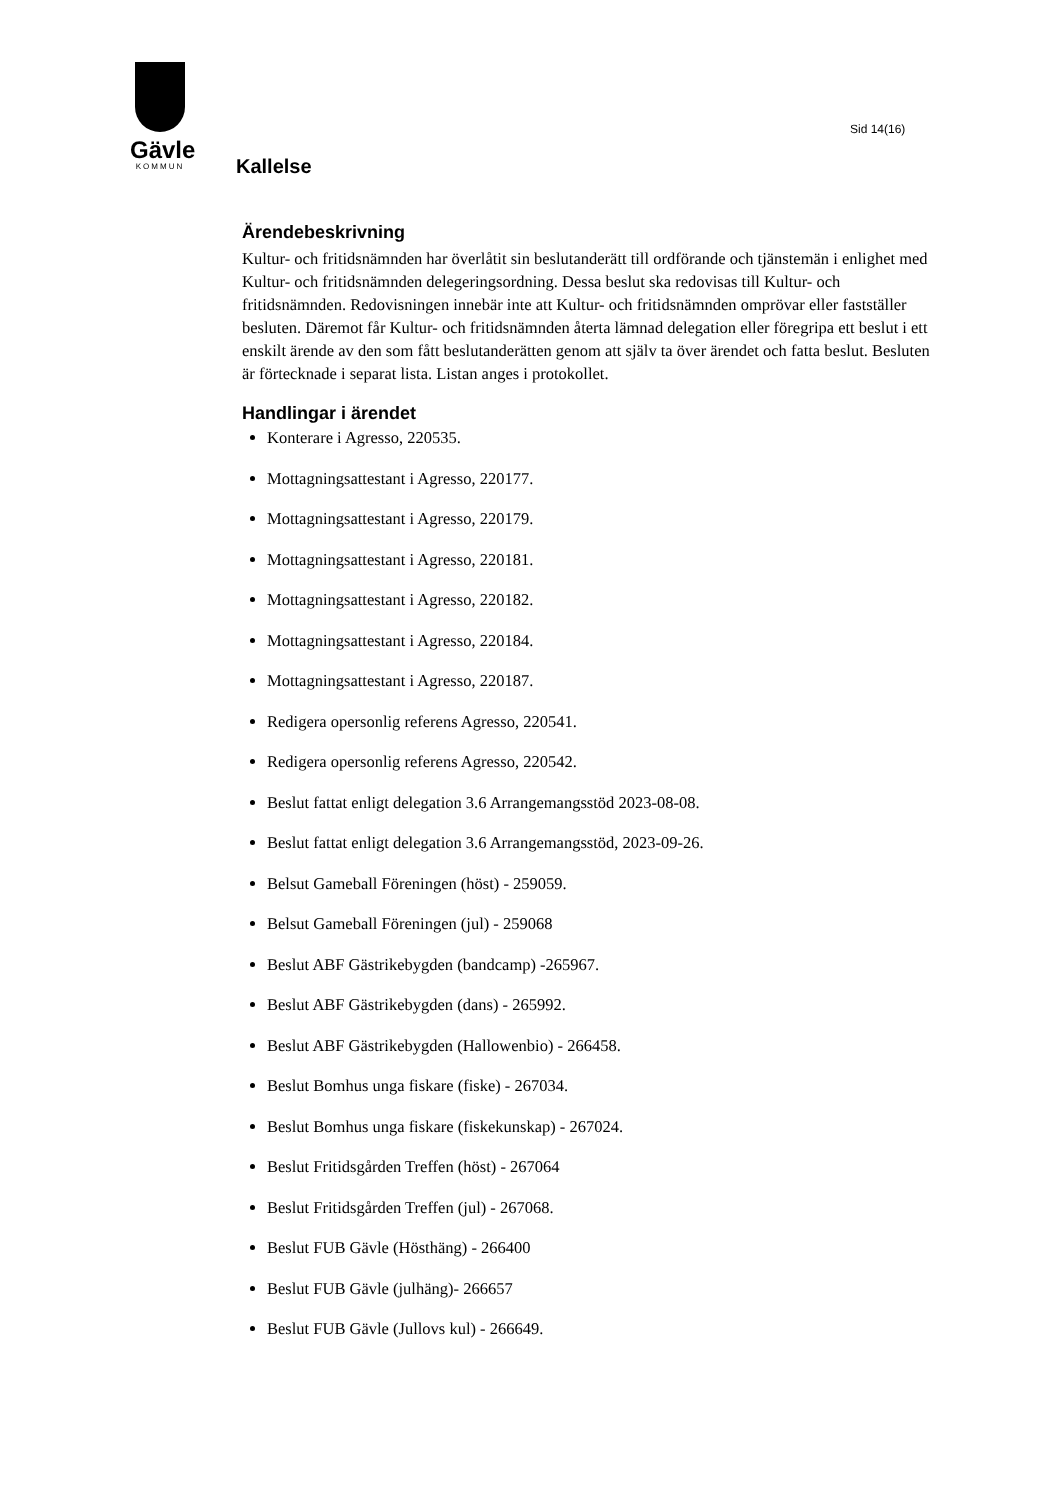Gävle
KOMMUN
Sid 14(16)
Kallelse
Ärendebeskrivning
Kultur- och fritidsnämnden har överlåtit sin beslutanderätt till ordförande och tjänstemän i enlighet med Kultur- och fritidsnämnden delegeringsordning. Dessa beslut ska redovisas till Kultur- och fritidsnämnden. Redovisningen innebär inte att Kultur- och fritidsnämnden omprövar eller fastställer besluten. Däremot får Kultur- och fritidsnämnden återta lämnad delegation eller föregripa ett beslut i ett enskilt ärende av den som fått beslutanderätten genom att själv ta över ärendet och fatta beslut. Besluten är förtecknade i separat lista. Listan anges i protokollet.
Handlingar i ärendet
Konterare i Agresso, 220535.
Mottagningsattestant i Agresso, 220177.
Mottagningsattestant i Agresso, 220179.
Mottagningsattestant i Agresso, 220181.
Mottagningsattestant i Agresso, 220182.
Mottagningsattestant i Agresso, 220184.
Mottagningsattestant i Agresso, 220187.
Redigera opersonlig referens Agresso, 220541.
Redigera opersonlig referens Agresso, 220542.
Beslut fattat enligt delegation 3.6 Arrangemangsstöd 2023-08-08.
Beslut fattat enligt delegation 3.6 Arrangemangsstöd, 2023-09-26.
Belsut Gameball Föreningen (höst) - 259059.
Belsut Gameball Föreningen (jul) - 259068
Beslut ABF Gästrikebygden (bandcamp) -265967.
Beslut ABF Gästrikebygden (dans) - 265992.
Beslut ABF Gästrikebygden (Hallowenbio) - 266458.
Beslut Bomhus unga fiskare (fiske) - 267034.
Beslut Bomhus unga fiskare (fiskekunskap) - 267024.
Beslut Fritidsgården Treffen (höst) - 267064
Beslut Fritidsgården Treffen (jul) - 267068.
Beslut FUB Gävle (Hösthäng) - 266400
Beslut FUB Gävle (julhäng)- 266657
Beslut FUB Gävle (Jullovs kul) - 266649.